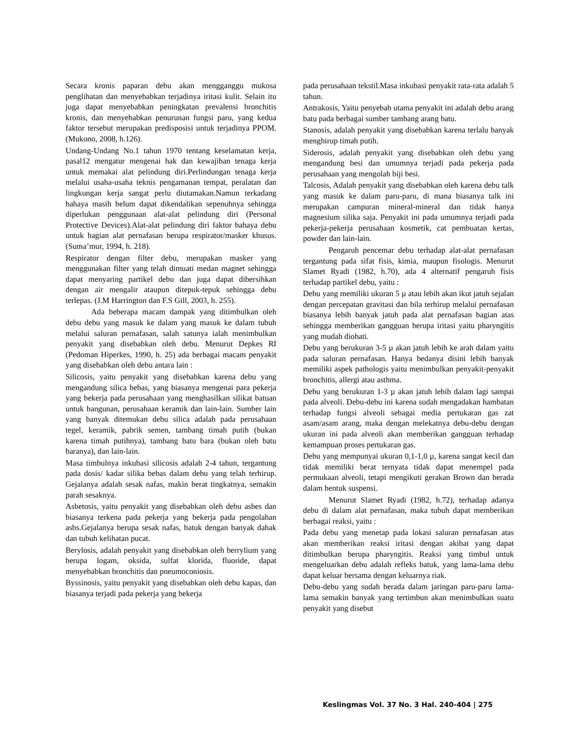Secara kronis paparan debu akan mengganggu mukosa penglihatan dan menyebabkan terjadinya iritasi kulit. Selain itu juga dapat menyebabkan peningkatan prevalensi bronchitis kronis, dan menyebabkan penurunan fungsi paru, yang kedua faktor tersebut merupakan predisposisi untuk terjadinya PPOM. (Mukono, 2008, h.126).
Undang-Undang No.1 tahun 1970 tentang keselamatan kerja, pasal12 mengatur mengenai hak dan kewajiban tenaga kerja untuk memakai alat pelindung diri.Perlindungan tenaga kerja melalui usaha-usaha teknis pengamanan tempat, peralatan dan lingkungan kerja sangat perlu diutamakan.Namun terkadang bahaya masih belum dapat dikendalikan sepenuhnya sehingga diperlukan penggunaan alat-alat pelindung diri (Personal Protective Devices).Alat-alat pelindung diri faktor bahaya debu untuk bagian alat pernafasan berupa respirator/masker khusus.(Suma’mur, 1994, h. 218).
Respirator dengan filter debu, merupakan masker yang menggunakan filter yang telah dimuati medan magnet sehingga dapat menyaring partikel debu dan juga dapat dibersihkan dengan air mengalir ataupun ditepuk-tepuk sehingga debu terlepas. (J.M Harrington dan F.S Gill, 2003, h. 255).
Ada beberapa macam dampak yang ditimbulkan oleh debu debu yang masuk ke dalam yang masuk ke dalam tubuh melalui saluran pernafasan, salah satunya ialah menimbulkan penyakit yang disebabkan oleh debu. Menurut Depkes RI (Pedoman Hiperkes, 1990, h. 25) ada berbagai macam penyakit yang disebabkan oleh debu antara lain :
Silicosis, yaitu penyakit yang disebabkan karena debu yang mengandung silica bebas, yang biasanya mengenai para pekerja yang bekerja pada perusahaan yang menghasilkan silikat batuan untuk bangunan, perusahaan keramik dan lain-lain. Sumber lain yang banyak ditemukan debu silica adalah pada perusahaan tegel, keramik, pabrik semen, tambang timah putih (bukan karena timah putihnya), tambang batu bara (bukan oleh batu baranya), dan lain-lain.
Masa timbulnya inkubasi silicosis adalah 2-4 tahun, tergantung pada dosis/ kadar silika bebas dalam debu yang telah terhirup. Gejalanya adalah sesak nafas, makin berat tingkatnya, semakin parah sesaknya.
Asbetosis, yaitu penyakit yang disebabkan oleh debu asbes dan biasanya terkena pada pekerja yang bekerja pada pengolahan asbs.Gejalanya berupa sesak nafas, batuk dengan banyak dahak dan tubuh kelihatan pucat.
Berylosis, adalah penyakit yang disebabkan oleh berrylium yang berupa logam, oksida, sulfat klorida, fluoride, dapat menyebabkan bronchitis dan pneumoconiosis.
Byssinosis, yaitu penyakit yang disebabkan oleh debu kapas, dan biasanya terjadi pada pekerja yang bekerja
pada perusahaan tekstil.Masa inkubasi penyakit rata-rata adalah 5 tahun.
Antrakosis, Yaitu penyebab utama penyakit ini adalah debu arang batu pada berbagai sumber tambang arang batu.
Stanosis, adalah penyakit yang disebabkan karena terlalu banyak menghirup timah putih.
Siderosis, adalah penyakit yang disebabkan oleh debu yang mengandung besi dan umumnya terjadi pada pekerja pada perusahaan yang mengolah biji besi.
Talcosis, Adalah penyakit yang disebabkan oleh karena debu talk yang masuk ke dalam paru-paru, di mana biasanya talk ini merupakan campuran mineral-mineral dan tidak hanya magnesium silika saja. Penyakit ini pada umumnya terjadi pada pekerja-pekerja perusahaan kosmetik, cat pembuatan kertas, powder dan lain-lain.
Pengaruh pencemar debu terhadap alat-alat pernafasan tergantung pada sifat fisis, kimia, maupun fisologis. Menurut Slamet Ryadi (1982, h.70), ada 4 alternatif pengaruh fisis terhadap partikel debu, yaitu :
Debu yang memiliki ukuran 5 µ atau lebih akan ikut jatuh sejalan dengan percepatan gravitasi dan bila terhirup melalui pernafasan biasanya lebih banyak jatuh pada alat pernafasan bagian atas sehingga memberikan gangguan berupa iritasi yaitu pharyngitis yang mudah diobati.
Debu yang berukuran 3-5 µ akan jatuh lebih ke arah dalam yaitu pada saluran pernafasan. Hanya bedanya disini lebih banyak memiliki aspek pathologis yaitu menimbulkan penyakit-penyakit bronchitis, allergi atau asthma.
Debu yang berukuran 1-3 µ akan jatuh lebih dalam lagi sampai pada alveoli. Debu-debu ini karena sudah mengadakan hambatan terhadap fungsi alveoli sebagai media pertukaran gas zat asam/asam arang, maka dengan melekatnya debu-debu dengan ukuran ini pada alveoli akan memberikan gangguan terhadap kemampuan proses pertukaran gas.
Debu yang mempunyai ukuran 0,1-1,0 µ, karena sangat kecil dan tidak memiliki berat ternyata tidak dapat menempel pada permukaan alveoli, tetapi mengikuti gerakan Brown dan berada dalam bentuk suspensi.
Menurut Slamet Ryadi (1982, h.72), terhadap adanya debu di dalam alat pernafasan, maka tubuh dapat memberikan berbagai reaksi, yaitu :
Pada debu yang menetap pada lokasi saluran pernafasan atas akan memberikan reaksi iritasi dengan akibat yang dapat ditimbulkan berupa pharyngitis. Reaksi yang timbul untuk mengeluarkan debu adalah refleks batuk, yang lama-lama debu dapat keluar bersama dengan keluarnya riak.
Debu-debu yang sudah berada dalam jaringan paru-paru lama-lama semakin banyak yang tertimbun akan menimbulkan suatu penyakit yang disebut
Keslingmas Vol. 37 No. 3 Hal. 240-404 | 275